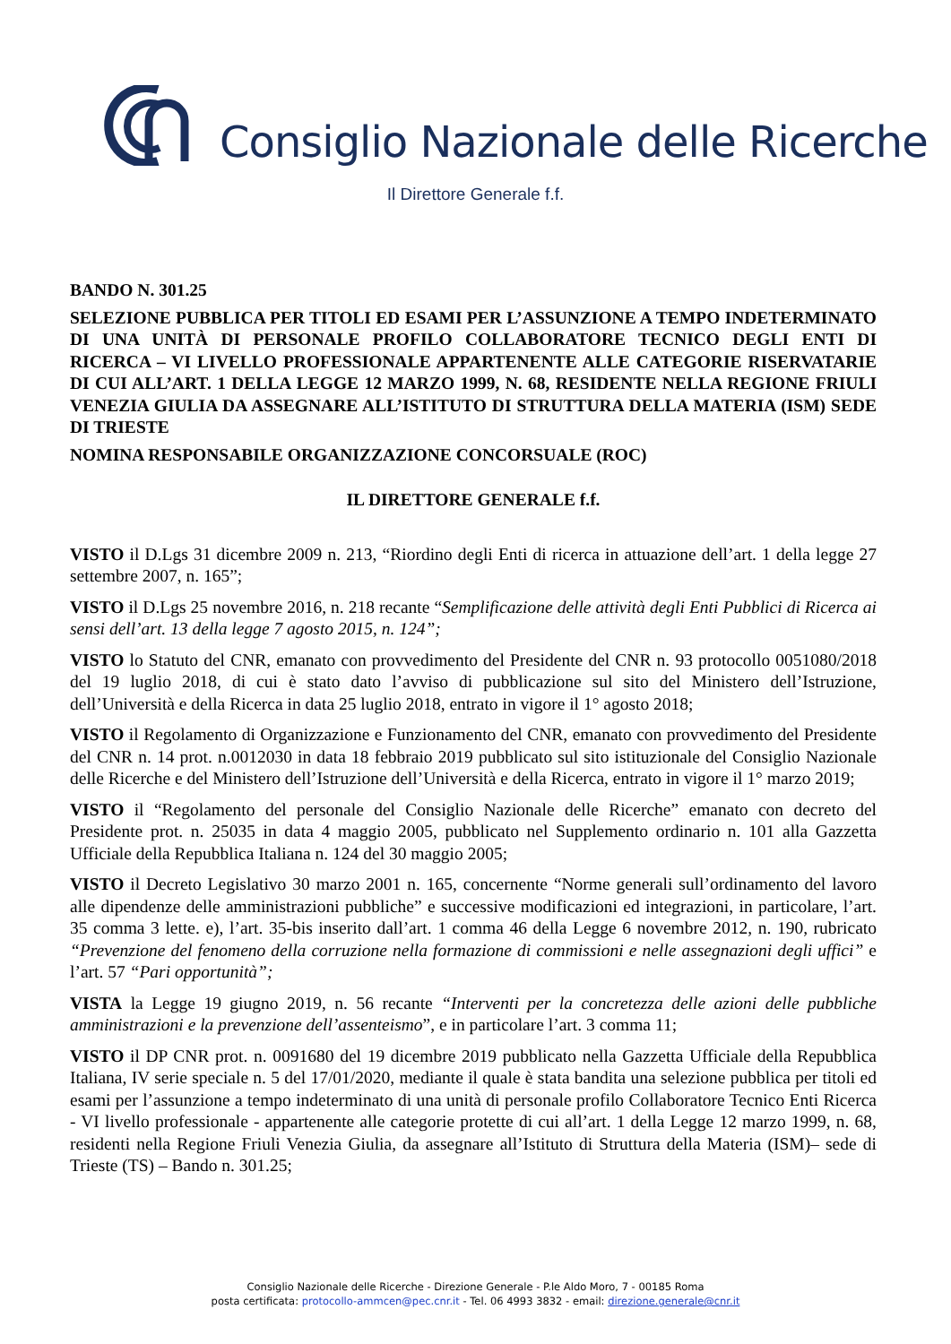Consiglio Nazionale delle Ricerche
Il Direttore Generale f.f.
BANDO N. 301.25
SELEZIONE PUBBLICA PER TITOLI ED ESAMI PER L’ASSUNZIONE A TEMPO INDETERMINATO DI UNA UNITÀ DI PERSONALE PROFILO COLLABORATORE TECNICO DEGLI ENTI DI RICERCA – VI LIVELLO PROFESSIONALE APPARTENENTE ALLE CATEGORIE RISERVATARIE DI CUI ALL’ART. 1 DELLA LEGGE 12 MARZO 1999, N. 68, RESIDENTE NELLA REGIONE FRIULI VENEZIA GIULIA DA ASSEGNARE ALL’ISTITUTO DI STRUTTURA DELLA MATERIA (ISM) SEDE DI TRIESTE
NOMINA RESPONSABILE ORGANIZZAZIONE CONCORSUALE (ROC)
IL DIRETTORE GENERALE f.f.
VISTO il D.Lgs 31 dicembre 2009 n. 213, “Riordino degli Enti di ricerca in attuazione dell’art. 1 della legge 27 settembre 2007, n. 165”;
VISTO il D.Lgs 25 novembre 2016, n. 218 recante “Semplificazione delle attività degli Enti Pubblici di Ricerca ai sensi dell’art. 13 della legge 7 agosto 2015, n. 124”;
VISTO lo Statuto del CNR, emanato con provvedimento del Presidente del CNR n. 93 protocollo 0051080/2018 del 19 luglio 2018, di cui è stato dato l’avviso di pubblicazione sul sito del Ministero dell’Istruzione, dell’Università e della Ricerca in data 25 luglio 2018, entrato in vigore il 1° agosto 2018;
VISTO il Regolamento di Organizzazione e Funzionamento del CNR, emanato con provvedimento del Presidente del CNR n. 14 prot. n.0012030 in data 18 febbraio 2019 pubblicato sul sito istituzionale del Consiglio Nazionale delle Ricerche e del Ministero dell’Istruzione dell’Università e della Ricerca, entrato in vigore il 1° marzo 2019;
VISTO il “Regolamento del personale del Consiglio Nazionale delle Ricerche” emanato con decreto del Presidente prot. n. 25035 in data 4 maggio 2005, pubblicato nel Supplemento ordinario n. 101 alla Gazzetta Ufficiale della Repubblica Italiana n. 124 del 30 maggio 2005;
VISTO il Decreto Legislativo 30 marzo 2001 n. 165, concernente “Norme generali sull’ordinamento del lavoro alle dipendenze delle amministrazioni pubbliche” e successive modificazioni ed integrazioni, in particolare, l’art. 35 comma 3 lette. e), l’art. 35-bis inserito dall’art. 1 comma 46 della Legge 6 novembre 2012, n. 190, rubricato “Prevenzione del fenomeno della corruzione nella formazione di commissioni e nelle assegnazioni degli uffici” e l’art. 57 “Pari opportunità”;
VISTA la Legge 19 giugno 2019, n. 56 recante “Interventi per la concretezza delle azioni delle pubbliche amministrazioni e la prevenzione dell’assenteismo”, e in particolare l’art. 3 comma 11;
VISTO il DP CNR prot. n. 0091680 del 19 dicembre 2019 pubblicato nella Gazzetta Ufficiale della Repubblica Italiana, IV serie speciale n. 5 del 17/01/2020, mediante il quale è stata bandita una selezione pubblica per titoli ed esami per l’assunzione a tempo indeterminato di una unità di personale profilo Collaboratore Tecnico Enti Ricerca - VI livello professionale - appartenente alle categorie protette di cui all’art. 1 della Legge 12 marzo 1999, n. 68, residenti nella Regione Friuli Venezia Giulia, da assegnare all’Istituto di Struttura della Materia (ISM)– sede di Trieste (TS) – Bando n. 301.25;
Consiglio Nazionale delle Ricerche - Direzione Generale - P.le Aldo Moro, 7 - 00185 Roma
posta certificata: protocollo-ammcen@pec.cnr.it - Tel. 06 4993 3832 - email: direzione.generale@cnr.it